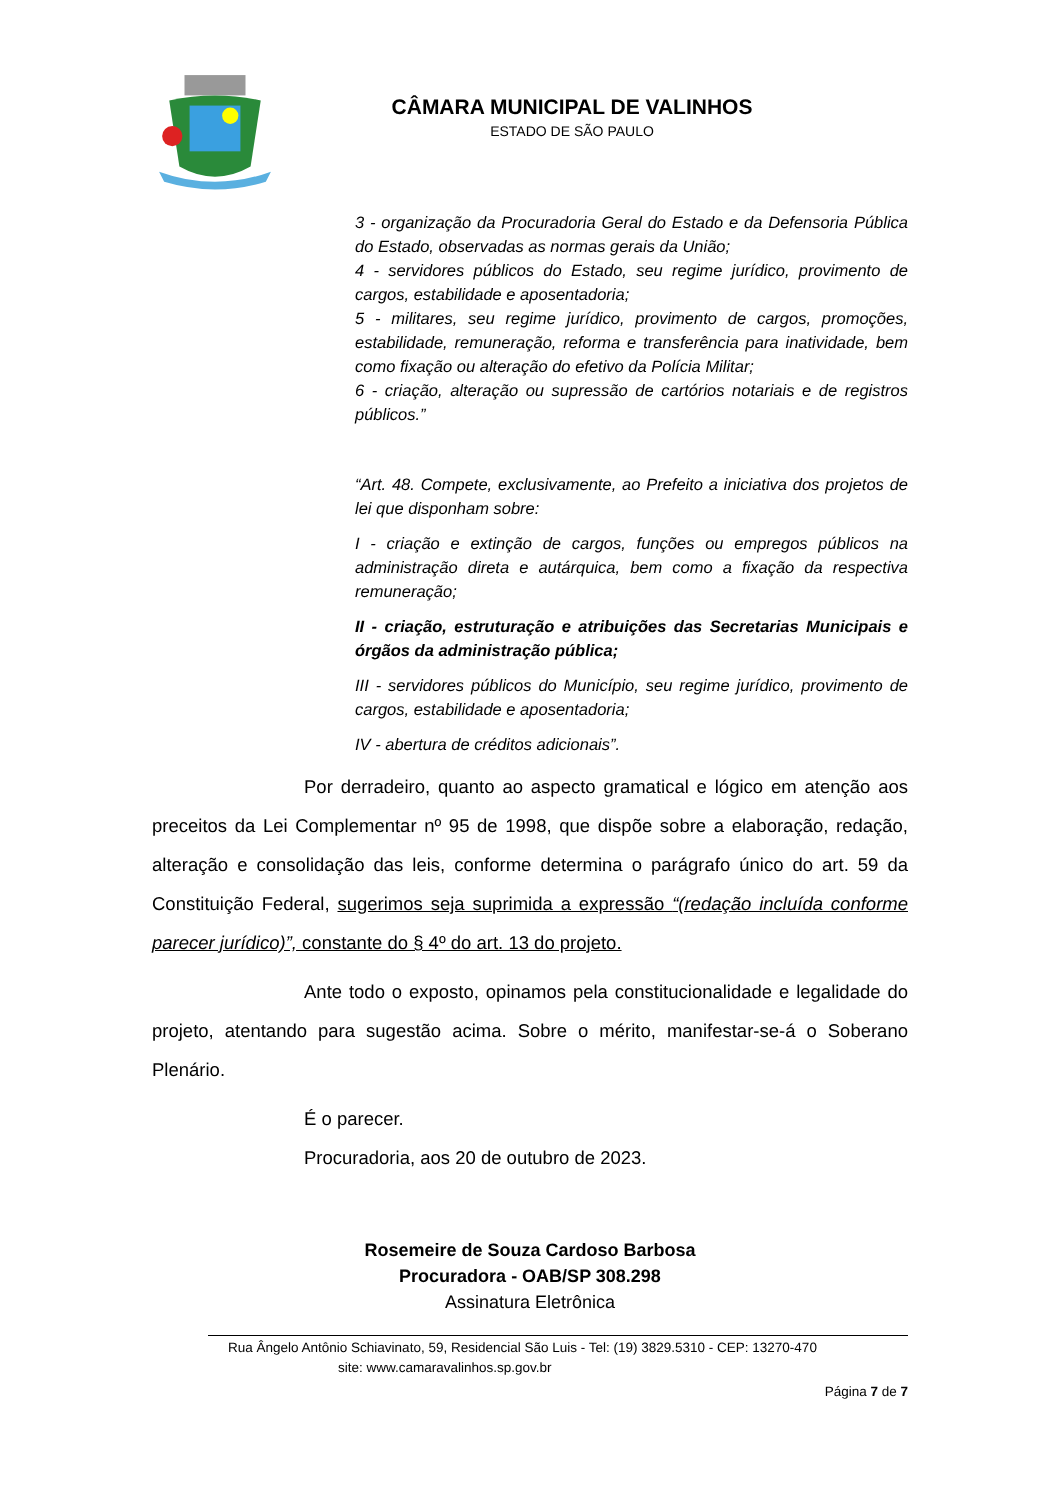CÂMARA MUNICIPAL DE VALINHOS
ESTADO DE SÃO PAULO
3 - organização da Procuradoria Geral do Estado e da Defensoria Pública do Estado, observadas as normas gerais da União;
4 - servidores públicos do Estado, seu regime jurídico, provimento de cargos, estabilidade e aposentadoria;
5 - militares, seu regime jurídico, provimento de cargos, promoções, estabilidade, remuneração, reforma e transferência para inatividade, bem como fixação ou alteração do efetivo da Polícia Militar;
6 - criação, alteração ou supressão de cartórios notariais e de registros públicos.”
“Art. 48. Compete, exclusivamente, ao Prefeito a iniciativa dos projetos de lei que disponham sobre:
I - criação e extinção de cargos, funções ou empregos públicos na administração direta e autárquica, bem como a fixação da respectiva remuneração;
II - criação, estruturação e atribuições das Secretarias Municipais e órgãos da administração pública;
III - servidores públicos do Município, seu regime jurídico, provimento de cargos, estabilidade e aposentadoria;
IV - abertura de créditos adicionais”.
Por derradeiro, quanto ao aspecto gramatical e lógico em atenção aos preceitos da Lei Complementar nº 95 de 1998, que dispõe sobre a elaboração, redação, alteração e consolidação das leis, conforme determina o parágrafo único do art. 59 da Constituição Federal, sugerimos seja suprimida a expressão “(redação incluída conforme parecer jurídico)”, constante do § 4º do art. 13 do projeto.
Ante todo o exposto, opinamos pela constitucionalidade e legalidade do projeto, atentando para sugestão acima. Sobre o mérito, manifestar-se-á o Soberano Plenário.
É o parecer.
Procuradoria, aos 20 de outubro de 2023.
Rosemeire de Souza Cardoso Barbosa
Procuradora - OAB/SP 308.298
Assinatura Eletrônica
Rua Ângelo Antônio Schiavinato, 59, Residencial São Luis - Tel: (19) 3829.5310 - CEP: 13270-470
site: www.camaravalinhos.sp.gov.br
Página 7 de 7